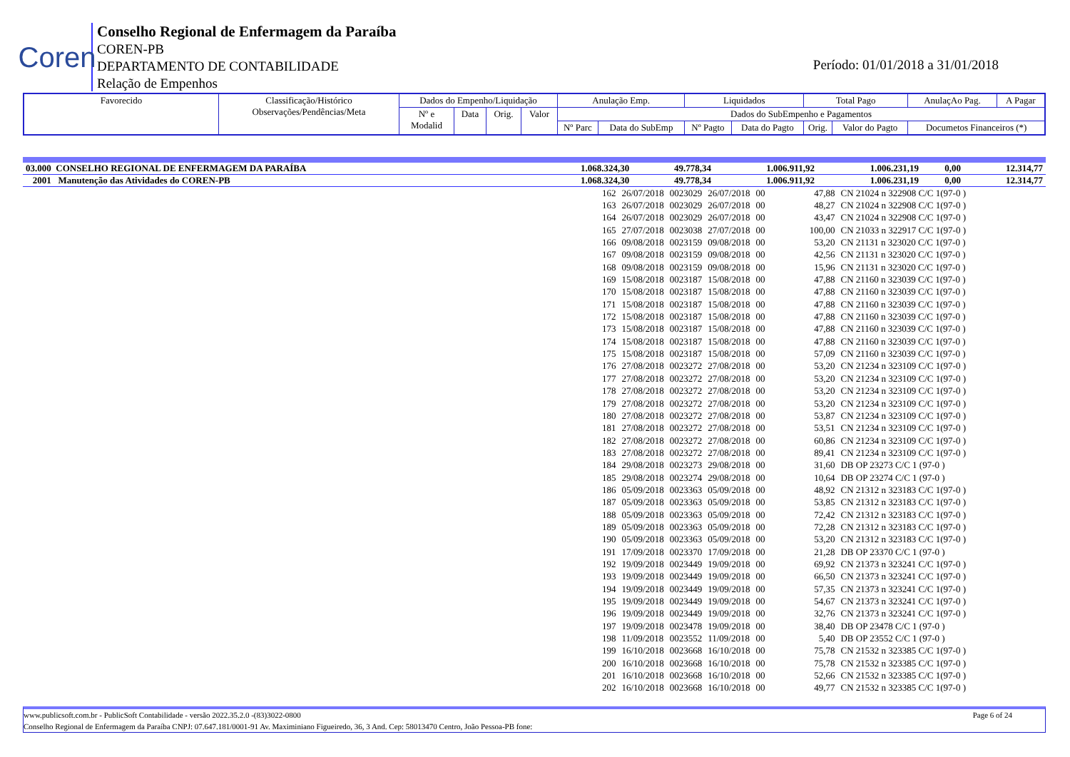Coren
Conselho Regional de Enfermagem da Paraíba
COREN-PB
DEPARTAMENTO DE CONTABILIDADE
Relação de Empenhos
Período: 01/01/2018 a 31/01/2018
| Favorecido | Classificação/Histórico Observações/Pendências/Meta | Dados do Empenho/Liquidação | | | | Anulação Emp. | | Liquidados | | Total Pago | | AnulaçAo Pag. | A Pagar |
| | | Nº e Modalid | Data | Orig. | Valor | Dados do SubEmpenho e Pagamentos | | | | | | | |
| | | | | | | Nº Parc | Data do SubEmp | Nº Pagto | Data do Pagto | Orig. | Valor do Pagto | Documetos Financeiros (*) | |
| 03.000 CONSELHO REGIONAL DE ENFERMAGEM DA PARAÍBA | 1.068.324,30 | 49.778,34 | 1.006.911,92 | 1.006.231,19 | 0,00 | 12.314,77 |
| 2001 Manutenção das Atividades do COREN-PB | 1.068.324,30 | 49.778,34 | 1.006.911,92 | 1.006.231,19 | 0,00 | 12.314,77 |
| 162 | 26/07/2018 | 0023029 | 26/07/2018 | 00 | 47,88 | CN 21024 n 322908 C/C 1(97-0 ) |
| 163 | 26/07/2018 | 0023029 | 26/07/2018 | 00 | 48,27 | CN 21024 n 322908 C/C 1(97-0 ) |
| 164 | 26/07/2018 | 0023029 | 26/07/2018 | 00 | 43,47 | CN 21024 n 322908 C/C 1(97-0 ) |
| 165 | 27/07/2018 | 0023038 | 27/07/2018 | 00 | 100,00 | CN 21033 n 322917 C/C 1(97-0 ) |
| 166 | 09/08/2018 | 0023159 | 09/08/2018 | 00 | 53,20 | CN 21131 n 323020 C/C 1(97-0 ) |
| 167 | 09/08/2018 | 0023159 | 09/08/2018 | 00 | 42,56 | CN 21131 n 323020 C/C 1(97-0 ) |
| 168 | 09/08/2018 | 0023159 | 09/08/2018 | 00 | 15,96 | CN 21131 n 323020 C/C 1(97-0 ) |
| 169 | 15/08/2018 | 0023187 | 15/08/2018 | 00 | 47,88 | CN 21160 n 323039 C/C 1(97-0 ) |
| 170 | 15/08/2018 | 0023187 | 15/08/2018 | 00 | 47,88 | CN 21160 n 323039 C/C 1(97-0 ) |
| 171 | 15/08/2018 | 0023187 | 15/08/2018 | 00 | 47,88 | CN 21160 n 323039 C/C 1(97-0 ) |
| 172 | 15/08/2018 | 0023187 | 15/08/2018 | 00 | 47,88 | CN 21160 n 323039 C/C 1(97-0 ) |
| 173 | 15/08/2018 | 0023187 | 15/08/2018 | 00 | 47,88 | CN 21160 n 323039 C/C 1(97-0 ) |
| 174 | 15/08/2018 | 0023187 | 15/08/2018 | 00 | 47,88 | CN 21160 n 323039 C/C 1(97-0 ) |
| 175 | 15/08/2018 | 0023187 | 15/08/2018 | 00 | 57,09 | CN 21160 n 323039 C/C 1(97-0 ) |
| 176 | 27/08/2018 | 0023272 | 27/08/2018 | 00 | 53,20 | CN 21234 n 323109 C/C 1(97-0 ) |
| 177 | 27/08/2018 | 0023272 | 27/08/2018 | 00 | 53,20 | CN 21234 n 323109 C/C 1(97-0 ) |
| 178 | 27/08/2018 | 0023272 | 27/08/2018 | 00 | 53,20 | CN 21234 n 323109 C/C 1(97-0 ) |
| 179 | 27/08/2018 | 0023272 | 27/08/2018 | 00 | 53,20 | CN 21234 n 323109 C/C 1(97-0 ) |
| 180 | 27/08/2018 | 0023272 | 27/08/2018 | 00 | 53,87 | CN 21234 n 323109 C/C 1(97-0 ) |
| 181 | 27/08/2018 | 0023272 | 27/08/2018 | 00 | 53,51 | CN 21234 n 323109 C/C 1(97-0 ) |
| 182 | 27/08/2018 | 0023272 | 27/08/2018 | 00 | 60,86 | CN 21234 n 323109 C/C 1(97-0 ) |
| 183 | 27/08/2018 | 0023272 | 27/08/2018 | 00 | 89,41 | CN 21234 n 323109 C/C 1(97-0 ) |
| 184 | 29/08/2018 | 0023273 | 29/08/2018 | 00 | 31,60 | DB OP 23273 C/C 1 (97-0 ) |
| 185 | 29/08/2018 | 0023274 | 29/08/2018 | 00 | 10,64 | DB OP 23274 C/C 1 (97-0 ) |
| 186 | 05/09/2018 | 0023363 | 05/09/2018 | 00 | 48,92 | CN 21312 n 323183 C/C 1(97-0 ) |
| 187 | 05/09/2018 | 0023363 | 05/09/2018 | 00 | 53,85 | CN 21312 n 323183 C/C 1(97-0 ) |
| 188 | 05/09/2018 | 0023363 | 05/09/2018 | 00 | 72,42 | CN 21312 n 323183 C/C 1(97-0 ) |
| 189 | 05/09/2018 | 0023363 | 05/09/2018 | 00 | 72,28 | CN 21312 n 323183 C/C 1(97-0 ) |
| 190 | 05/09/2018 | 0023363 | 05/09/2018 | 00 | 53,20 | CN 21312 n 323183 C/C 1(97-0 ) |
| 191 | 17/09/2018 | 0023370 | 17/09/2018 | 00 | 21,28 | DB OP 23370 C/C 1 (97-0 ) |
| 192 | 19/09/2018 | 0023449 | 19/09/2018 | 00 | 69,92 | CN 21373 n 323241 C/C 1(97-0 ) |
| 193 | 19/09/2018 | 0023449 | 19/09/2018 | 00 | 66,50 | CN 21373 n 323241 C/C 1(97-0 ) |
| 194 | 19/09/2018 | 0023449 | 19/09/2018 | 00 | 57,35 | CN 21373 n 323241 C/C 1(97-0 ) |
| 195 | 19/09/2018 | 0023449 | 19/09/2018 | 00 | 54,67 | CN 21373 n 323241 C/C 1(97-0 ) |
| 196 | 19/09/2018 | 0023449 | 19/09/2018 | 00 | 32,76 | CN 21373 n 323241 C/C 1(97-0 ) |
| 197 | 19/09/2018 | 0023478 | 19/09/2018 | 00 | 38,40 | DB OP 23478 C/C 1 (97-0 ) |
| 198 | 11/09/2018 | 0023552 | 11/09/2018 | 00 | 5,40 | DB OP 23552 C/C 1 (97-0 ) |
| 199 | 16/10/2018 | 0023668 | 16/10/2018 | 00 | 75,78 | CN 21532 n 323385 C/C 1(97-0 ) |
| 200 | 16/10/2018 | 0023668 | 16/10/2018 | 00 | 75,78 | CN 21532 n 323385 C/C 1(97-0 ) |
| 201 | 16/10/2018 | 0023668 | 16/10/2018 | 00 | 52,66 | CN 21532 n 323385 C/C 1(97-0 ) |
| 202 | 16/10/2018 | 0023668 | 16/10/2018 | 00 | 49,77 | CN 21532 n 323385 C/C 1(97-0 ) |
www.publicsoft.com.br - PublicSoft Contabilidade - versão 2022.35.2.0 -(83)3022-0800 Page 6 of 24
Conselho Regional de Enfermagem da Paraíba CNPJ: 07.647.181/0001-91 Av. Maximiniano Figueiredo, 36, 3 And. Cep: 58013470 Centro, João Pessoa-PB fone: